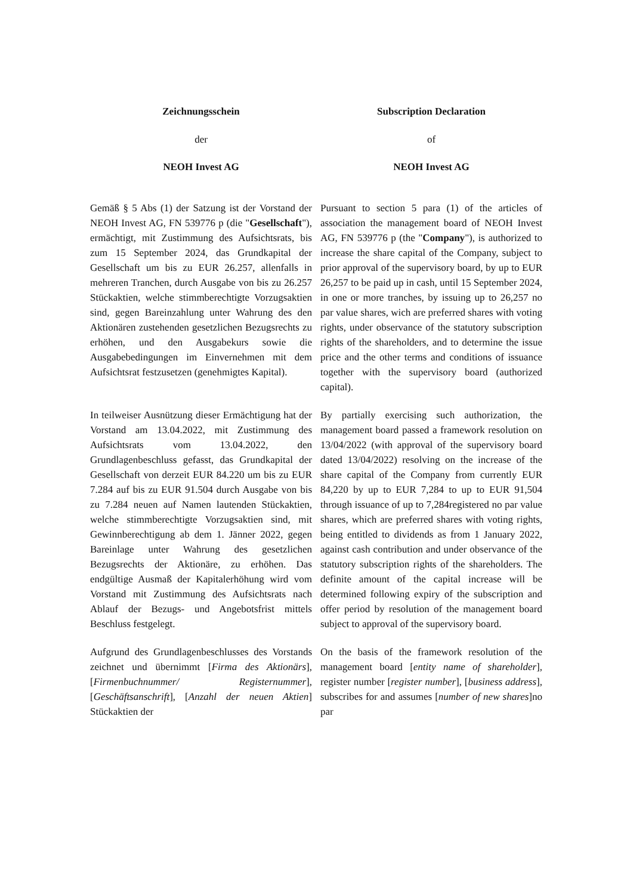Zeichnungsschein Subscription Declaration
der of
NEOH Invest AG NEOH Invest AG
Gemäß § 5 Abs (1) der Satzung ist der Vorstand der NEOH Invest AG, FN 539776 p (die "Gesellschaft"), ermächtigt, mit Zustimmung des Aufsichtsrats, bis zum 15 September 2024, das Grundkapital der Gesellschaft um bis zu EUR 26.257, allenfalls in mehreren Tranchen, durch Ausgabe von bis zu 26.257 Stückaktien, welche stimmberechtigte Vorzugsaktien sind, gegen Bareinzahlung unter Wahrung des den Aktionären zustehenden gesetzlichen Bezugsrechts zu erhöhen, und den Ausgabekurs sowie die Ausgabebedingungen im Einvernehmen mit dem Aufsichtsrat festzusetzen (genehmigtes Kapital).
Pursuant to section 5 para (1) of the articles of association the management board of NEOH Invest AG, FN 539776 p (the "Company"), is authorized to increase the share capital of the Company, subject to prior approval of the supervisory board, by up to EUR 26,257 to be paid up in cash, until 15 September 2024, in one or more tranches, by issuing up to 26,257 no par value shares, wich are preferred shares with voting rights, under observance of the statutory subscription rights of the shareholders, and to determine the issue price and the other terms and conditions of issuance together with the supervisory board (authorized capital).
In teilweiser Ausnützung dieser Ermächtigung hat der Vorstand am 13.04.2022, mit Zustimmung des Aufsichtsrats vom 13.04.2022, den Grundlagenbeschluss gefasst, das Grundkapital der Gesellschaft von derzeit EUR 84.220 um bis zu EUR 7.284 auf bis zu EUR 91.504 durch Ausgabe von bis zu 7.284 neuen auf Namen lautenden Stückaktien, welche stimmberechtigte Vorzugsaktien sind, mit Gewinnberechtigung ab dem 1. Jänner 2022, gegen Bareinlage unter Wahrung des gesetzlichen Bezugsrechts der Aktionäre, zu erhöhen. Das endgültige Ausmaß der Kapitalerhöhung wird vom Vorstand mit Zustimmung des Aufsichtsrats nach Ablauf der Bezugs- und Angebotsfrist mittels Beschluss festgelegt.
By partially exercising such authorization, the management board passed a framework resolution on 13/04/2022 (with approval of the supervisory board dated 13/04/2022) resolving on the increase of the share capital of the Company from currently EUR 84,220 by up to EUR 7,284 to up to EUR 91,504 through issuance of up to 7,284registered no par value shares, which are preferred shares with voting rights, being entitled to dividends as from 1 January 2022, against cash contribution and under observance of the statutory subscription rights of the shareholders. The definite amount of the capital increase will be determined following expiry of the subscription and offer period by resolution of the management board subject to approval of the supervisory board.
Aufgrund des Grundlagenbeschlusses des Vorstands zeichnet und übernimmt [Firma des Aktionärs], [Firmenbuchnummer/ Registernummer], [Geschäftsanschrift], [Anzahl der neuen Aktien] Stückaktien der
On the basis of the framework resolution of the management board [entity name of shareholder], register number [register number], [business address], subscribes for and assumes [number of new shares]no par